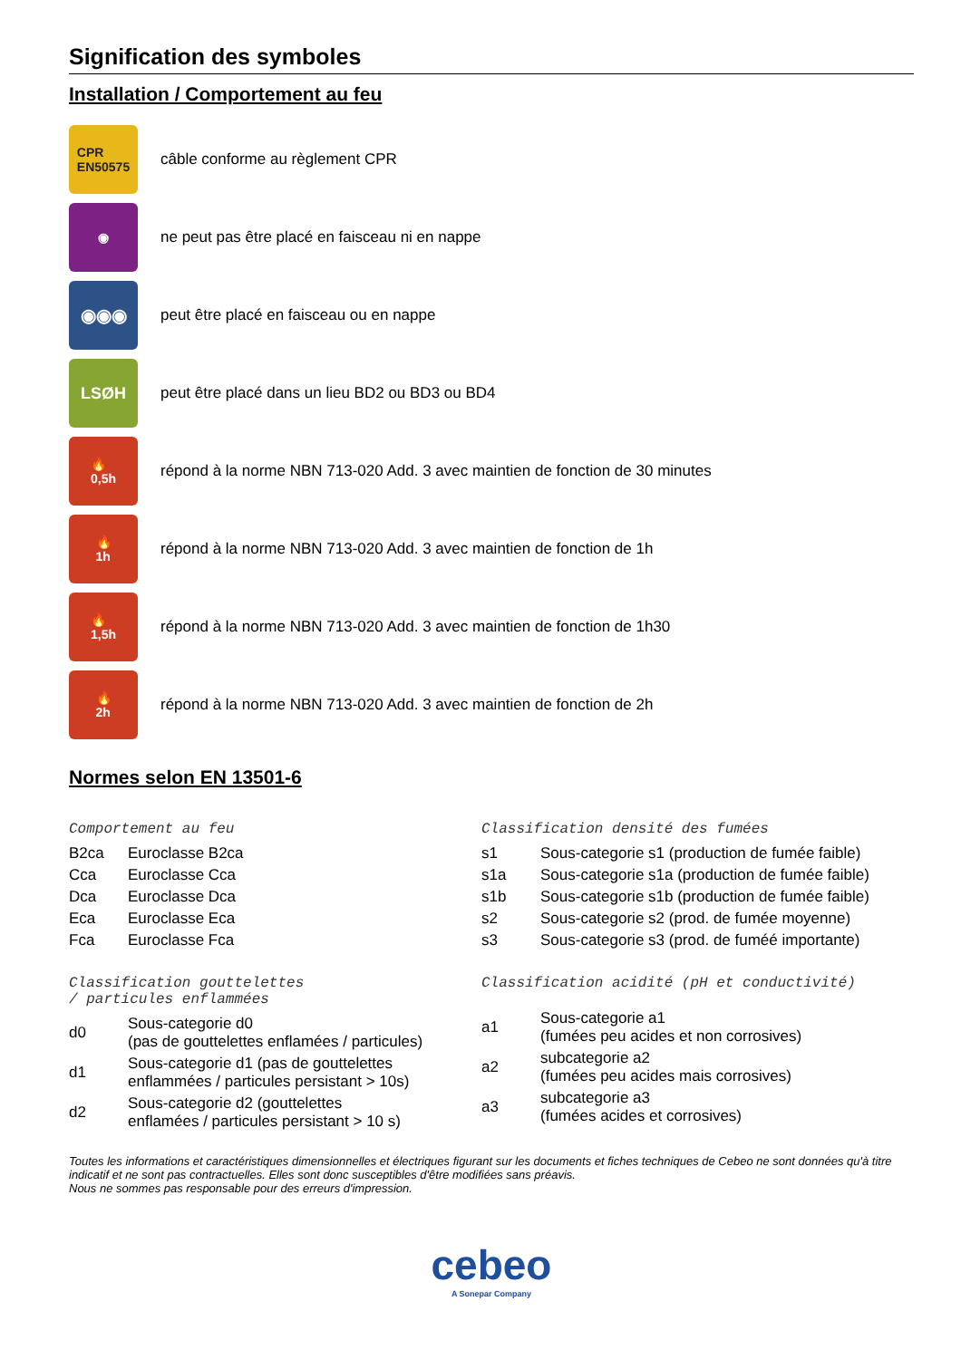Signification des symboles
Installation / Comportement au feu
CPR
EN50575
câble conforme au règlement CPR
◉
ne peut pas être placé en faisceau ni en nappe
◉◉◉
peut être placé en faisceau ou en nappe
LSØH
peut être placé dans un lieu BD2 ou BD3 ou BD4
🔥
0,5h
répond à la norme NBN 713-020 Add. 3 avec maintien de fonction de 30 minutes
🔥
1h
répond à la norme NBN 713-020 Add. 3 avec maintien de fonction de 1h
🔥
1,5h
répond à la norme NBN 713-020 Add. 3 avec maintien de fonction de 1h30
🔥
2h
répond à la norme NBN 713-020 Add. 3 avec maintien de fonction de 2h
Normes selon EN 13501-6
Comportement au feu
| B2ca | Euroclasse B2ca |
| Cca | Euroclasse Cca |
| Dca | Euroclasse Dca |
| Eca | Euroclasse Eca |
| Fca | Euroclasse Fca |
Classification densité des fumées
| s1 | Sous-categorie s1 (production de fumée faible) |
| s1a | Sous-categorie s1a (production de fumée faible) |
| s1b | Sous-categorie s1b (production de fumée faible) |
| s2 | Sous-categorie s2 (prod. de fumée moyenne) |
| s3 | Sous-categorie s3 (prod. de fuméé importante) |
Classification gouttelettes
/ particules enflammées
| d0 | Sous-categorie d0 (pas de gouttelettes enflamées / particules) |
| d1 | Sous-categorie d1 (pas de gouttelettes enflammées / particules persistant > 10s) |
| d2 | Sous-categorie d2 (gouttelettes enflamées / particules persistant > 10 s) |
Classification acidité (pH et conductivité)
| a1 | Sous-categorie a1 (fumées peu acides et non corrosives) |
| a2 | subcategorie a2 (fumées peu acides mais corrosives) |
| a3 | subcategorie a3 (fumées acides et corrosives) |
Toutes les informations et caractéristiques dimensionnelles et électriques figurant sur les documents et fiches techniques de Cebeo ne sont données qu'à titre indicatif et ne sont pas contractuelles. Elles sont donc susceptibles d'être modifiées sans préavis.
Nous ne sommes pas responsable pour des erreurs d'impression.
cebeo
A Sonepar Company